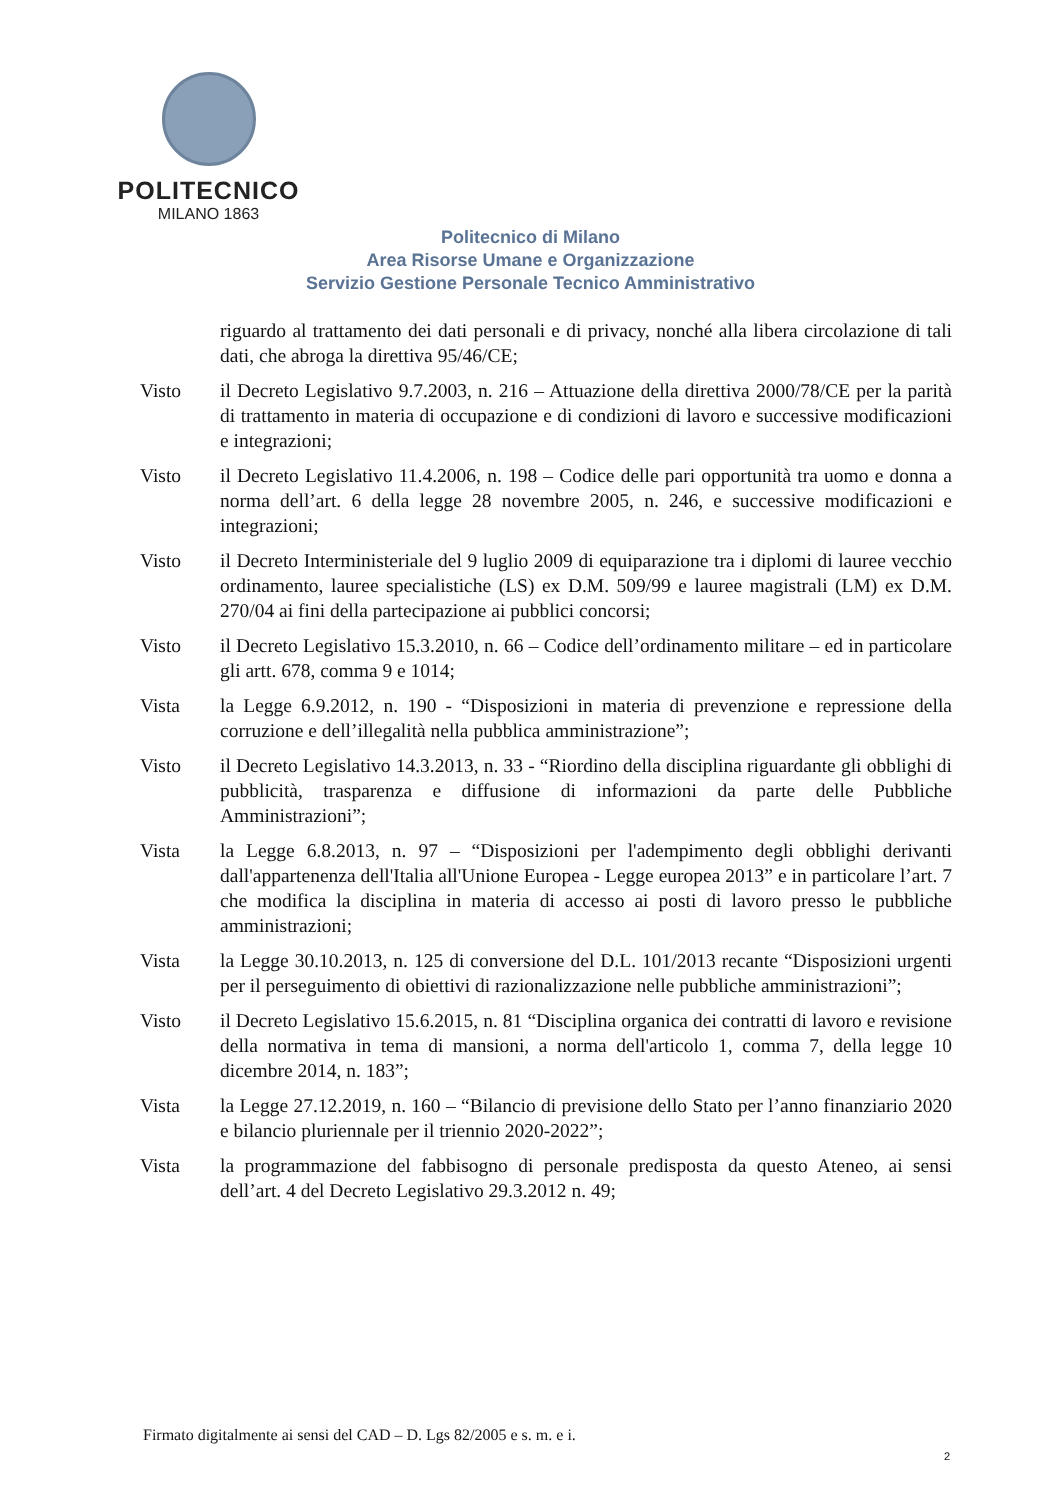POLITECNICO
MILANO 1863
Politecnico di Milano
Area Risorse Umane e Organizzazione
Servizio Gestione Personale Tecnico Amministrativo
riguardo al trattamento dei dati personali e di privacy, nonché alla libera circolazione di tali dati, che abroga la direttiva 95/46/CE;
Visto il Decreto Legislativo 9.7.2003, n. 216 – Attuazione della direttiva 2000/78/CE per la parità di trattamento in materia di occupazione e di condizioni di lavoro e successive modificazioni e integrazioni;
Visto il Decreto Legislativo 11.4.2006, n. 198 – Codice delle pari opportunità tra uomo e donna a norma dell’art. 6 della legge 28 novembre 2005, n. 246, e successive modificazioni e integrazioni;
Visto il Decreto Interministeriale del 9 luglio 2009 di equiparazione tra i diplomi di lauree vecchio ordinamento, lauree specialistiche (LS) ex D.M. 509/99 e lauree magistrali (LM) ex D.M. 270/04 ai fini della partecipazione ai pubblici concorsi;
Visto il Decreto Legislativo 15.3.2010, n. 66 – Codice dell’ordinamento militare – ed in particolare gli artt. 678, comma 9 e 1014;
Vista la Legge 6.9.2012, n. 190 - “Disposizioni in materia di prevenzione e repressione della corruzione e dell’illegalità nella pubblica amministrazione”;
Visto il Decreto Legislativo 14.3.2013, n. 33 - “Riordino della disciplina riguardante gli obblighi di pubblicità, trasparenza e diffusione di informazioni da parte delle Pubbliche Amministrazioni”;
Vista la Legge 6.8.2013, n. 97 – “Disposizioni per l'adempimento degli obblighi derivanti dall'appartenenza dell'Italia all'Unione Europea - Legge europea 2013” e in particolare l’art. 7 che modifica la disciplina in materia di accesso ai posti di lavoro presso le pubbliche amministrazioni;
Vista la Legge 30.10.2013, n. 125 di conversione del D.L. 101/2013 recante “Disposizioni urgenti per il perseguimento di obiettivi di razionalizzazione nelle pubbliche amministrazioni”;
Visto il Decreto Legislativo 15.6.2015, n. 81 “Disciplina organica dei contratti di lavoro e revisione della normativa in tema di mansioni, a norma dell'articolo 1, comma 7, della legge 10 dicembre 2014, n. 183”;
Vista la Legge 27.12.2019, n. 160 – “Bilancio di previsione dello Stato per l’anno finanziario 2020 e bilancio pluriennale per il triennio 2020-2022”;
Vista la programmazione del fabbisogno di personale predisposta da questo Ateneo, ai sensi dell’art. 4 del Decreto Legislativo 29.3.2012 n. 49;
Firmato digitalmente ai sensi del CAD – D. Lgs 82/2005 e s. m. e i.
2